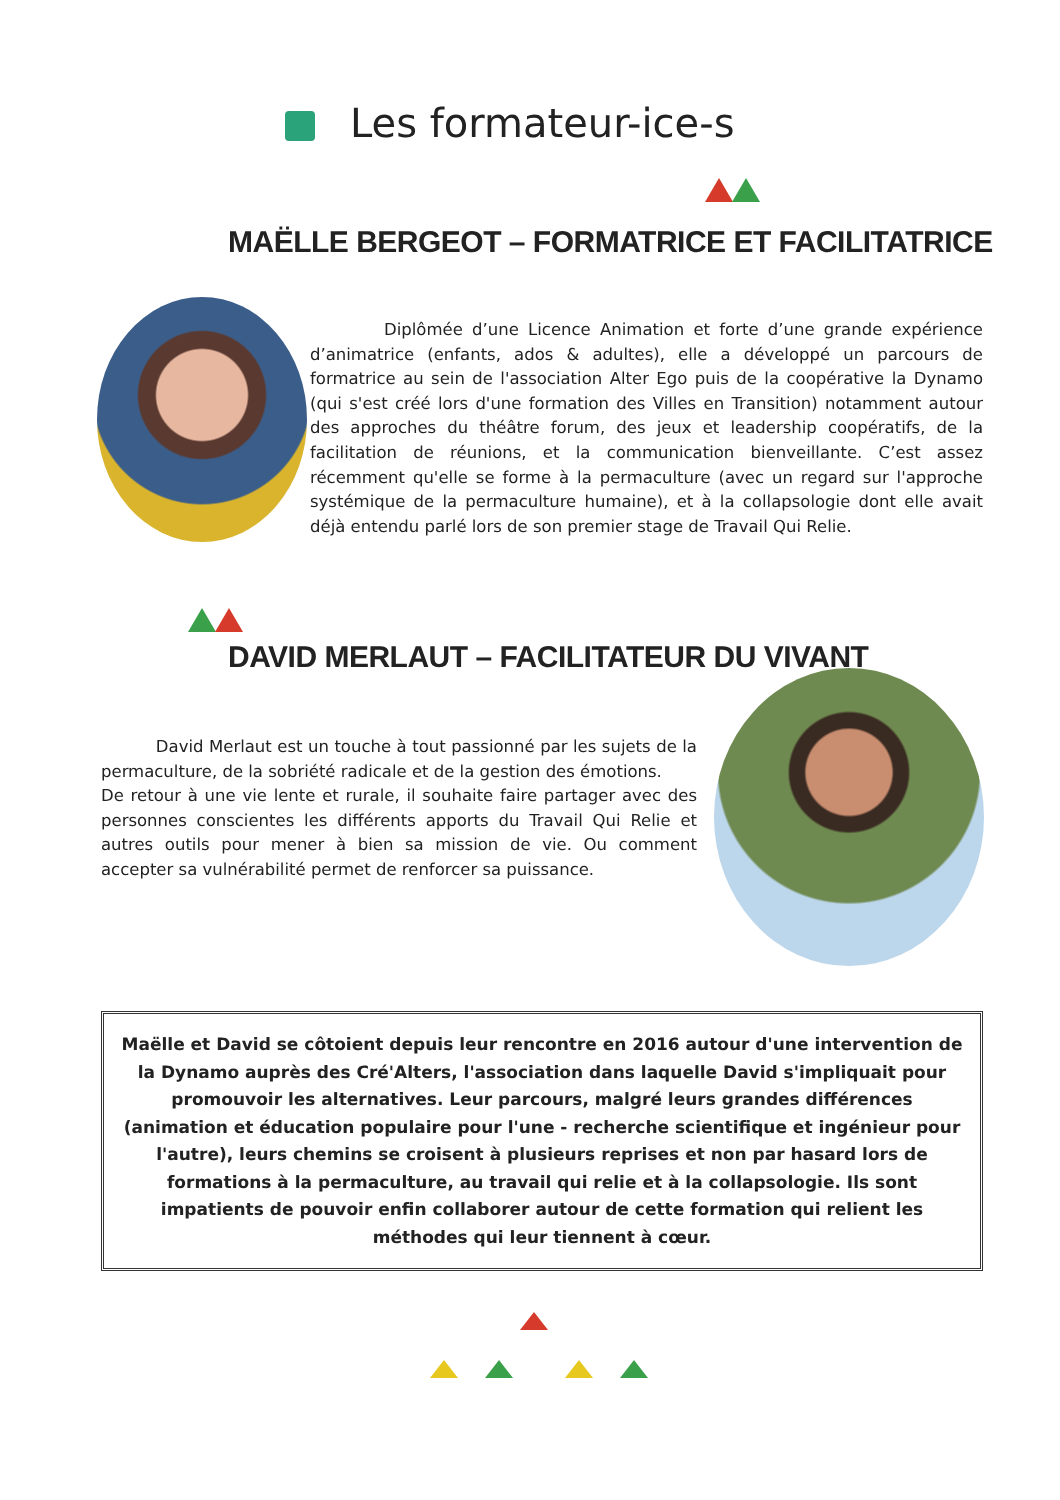Les formateur-ice-s
MAËLLE BERGEOT – FORMATRICE ET FACILITATRICE
Diplômée d’une Licence Animation et forte d’une grande expérience d’animatrice (enfants, ados & adultes), elle a développé un parcours de formatrice au sein de l'association Alter Ego puis de la coopérative la Dynamo (qui s'est créé lors d'une formation des Villes en Transition) notamment autour des approches du théâtre forum, des jeux et leadership coopératifs, de la facilitation de réunions, et la communication bienveillante. C’est assez récemment qu'elle se forme à la permaculture (avec un regard sur l'approche systémique de la permaculture humaine), et à la collapsologie dont elle avait déjà entendu parlé lors de son premier stage de Travail Qui Relie.
DAVID MERLAUT – FACILITATEUR DU VIVANT
David Merlaut est un touche à tout passionné par les sujets de la permaculture, de la sobriété radicale et de la gestion des émotions.
De retour à une vie lente et rurale, il souhaite faire partager avec des personnes conscientes les différents apports du Travail Qui Relie et autres outils pour mener à bien sa mission de vie. Ou comment accepter sa vulnérabilité permet de renforcer sa puissance.
Maëlle et David se côtoient depuis leur rencontre en 2016 autour d'une intervention de la Dynamo auprès des Cré'Alters, l'association dans laquelle David s'impliquait pour promouvoir les alternatives. Leur parcours, malgré leurs grandes différences (animation et éducation populaire pour l'une - recherche scientifique et ingénieur pour l'autre), leurs chemins se croisent à plusieurs reprises et non par hasard lors de formations à la permaculture, au travail qui relie et à la collapsologie. Ils sont impatients de pouvoir enfin collaborer autour de cette formation qui relient les méthodes qui leur tiennent à cœur.